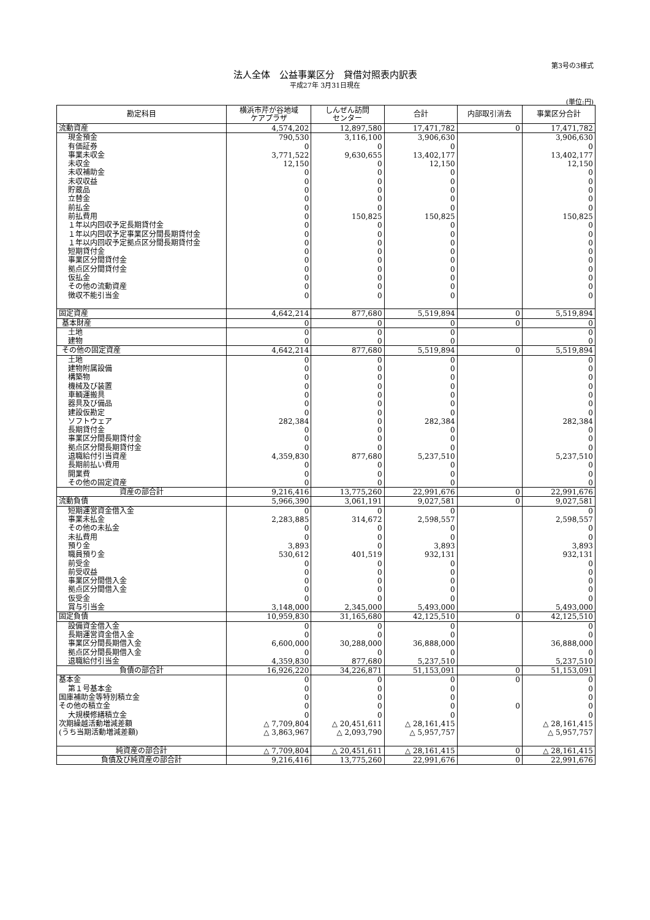第3号の3様式
法人全体　公益事業区分　貸借対照表内訳表
平成27年 3月31日現在
(単位:円)
| 勘定科目 | 横浜市芹が谷地域 ケアプラザ | しんぜん訪問 センター | 合計 | 内部取引消去 | 事業区分合計 |
| --- | --- | --- | --- | --- | --- |
| 流動資産 | 4,574,202 | 12,897,580 | 17,471,782 | 0 | 17,471,782 |
| 現金預金 | 790,530 | 3,116,100 | 3,906,630 | | 3,906,630 |
| 有価証券 | 0 | 0 | 0 | | 0 |
| 事業未収金 | 3,771,522 | 9,630,655 | 13,402,177 | | 13,402,177 |
| 未収金 | 12,150 | 0 | 12,150 | | 12,150 |
| 未収補助金 | 0 | 0 | 0 | | 0 |
| 未収収益 | 0 | 0 | 0 | | 0 |
| 貯蔵品 | 0 | 0 | 0 | | 0 |
| 立替金 | 0 | 0 | 0 | | 0 |
| 前払金 | 0 | 0 | 0 | | 0 |
| 前払費用 | 0 | 150,825 | 150,825 | | 150,825 |
| １年以内回収予定長期貸付金 | 0 | 0 | 0 | | 0 |
| １年以内回収予定事業区分間長期貸付金 | 0 | 0 | 0 | | 0 |
| １年以内回収予定拠点区分間長期貸付金 | 0 | 0 | 0 | | 0 |
| 短期貸付金 | 0 | 0 | 0 | | 0 |
| 事業区分間貸付金 | 0 | 0 | 0 | | 0 |
| 拠点区分間貸付金 | 0 | 0 | 0 | | 0 |
| 仮払金 | 0 | 0 | 0 | | 0 |
| その他の流動資産 | 0 | 0 | 0 | | 0 |
| 徴収不能引当金 | 0 | 0 | 0 | | 0 |
| 固定資産 | 4,642,214 | 877,680 | 5,519,894 | 0 | 5,519,894 |
| 基本財産 | 0 | 0 | 0 | 0 | 0 |
| 土地 | 0 | 0 | 0 | | 0 |
| 建物 | 0 | 0 | 0 | | 0 |
| その他の固定資産 | 4,642,214 | 877,680 | 5,519,894 | 0 | 5,519,894 |
| 土地 | 0 | 0 | 0 | | 0 |
| 建物附属設備 | 0 | 0 | 0 | | 0 |
| 構築物 | 0 | 0 | 0 | | 0 |
| 機械及び装置 | 0 | 0 | 0 | | 0 |
| 車輌運搬具 | 0 | 0 | 0 | | 0 |
| 器具及び備品 | 0 | 0 | 0 | | 0 |
| 建設仮勘定 | 0 | 0 | 0 | | 0 |
| ソフトウェア | 282,384 | 0 | 282,384 | | 282,384 |
| 長期貸付金 | 0 | 0 | 0 | | 0 |
| 事業区分間長期貸付金 | 0 | 0 | 0 | | 0 |
| 拠点区分間長期貸付金 | 0 | 0 | 0 | | 0 |
| 退職給付引当資産 | 4,359,830 | 877,680 | 5,237,510 | | 5,237,510 |
| 長期前払い費用 | 0 | 0 | 0 | | 0 |
| 開業費 | 0 | 0 | 0 | | 0 |
| その他の固定資産 | 0 | 0 | 0 | | 0 |
| 資産の部合計 | 9,216,416 | 13,775,260 | 22,991,676 | 0 | 22,991,676 |
| 流動負債 | 5,966,390 | 3,061,191 | 9,027,581 | 0 | 9,027,581 |
| 短期運営資金借入金 | 0 | 0 | 0 | | 0 |
| 事業未払金 | 2,283,885 | 314,672 | 2,598,557 | | 2,598,557 |
| その他の未払金 | 0 | 0 | 0 | | 0 |
| 未払費用 | 0 | 0 | 0 | | 0 |
| 預り金 | 3,893 | 0 | 3,893 | | 3,893 |
| 職員預り金 | 530,612 | 401,519 | 932,131 | | 932,131 |
| 前受金 | 0 | 0 | 0 | | 0 |
| 前受収益 | 0 | 0 | 0 | | 0 |
| 事業区分間借入金 | 0 | 0 | 0 | | 0 |
| 拠点区分間借入金 | 0 | 0 | 0 | | 0 |
| 仮受金 | 0 | 0 | 0 | | 0 |
| 賞与引当金 | 3,148,000 | 2,345,000 | 5,493,000 | | 5,493,000 |
| 固定負債 | 10,959,830 | 31,165,680 | 42,125,510 | 0 | 42,125,510 |
| 設備資金借入金 | 0 | 0 | 0 | | 0 |
| 長期運営資金借入金 | 0 | 0 | 0 | | 0 |
| 事業区分間長期借入金 | 6,600,000 | 30,288,000 | 36,888,000 | | 36,888,000 |
| 拠点区分間長期借入金 | 0 | 0 | 0 | | 0 |
| 退職給付引当金 | 4,359,830 | 877,680 | 5,237,510 | | 5,237,510 |
| 負債の部合計 | 16,926,220 | 34,226,871 | 51,153,091 | 0 | 51,153,091 |
| 基本金 | 0 | 0 | 0 | 0 | 0 |
| 第１号基本金 | 0 | 0 | 0 | | 0 |
| 国庫補助金等特別積立金 | 0 | 0 | 0 | | 0 |
| その他の積立金 | 0 | 0 | 0 | 0 | 0 |
| 大規模修繕積立金 | 0 | 0 | 0 | | 0 |
| 次期繰越活動増減差額 | △ 7,709,804 | △ 20,451,611 | △ 28,161,415 | | △ 28,161,415 |
| (うち当期活動増減差額) | △ 3,863,967 | △ 2,093,790 | △ 5,957,757 | | △ 5,957,757 |
| 純資産の部合計 | △ 7,709,804 | △ 20,451,611 | △ 28,161,415 | 0 | △ 28,161,415 |
| 負債及び純資産の部合計 | 9,216,416 | 13,775,260 | 22,991,676 | 0 | 22,991,676 |